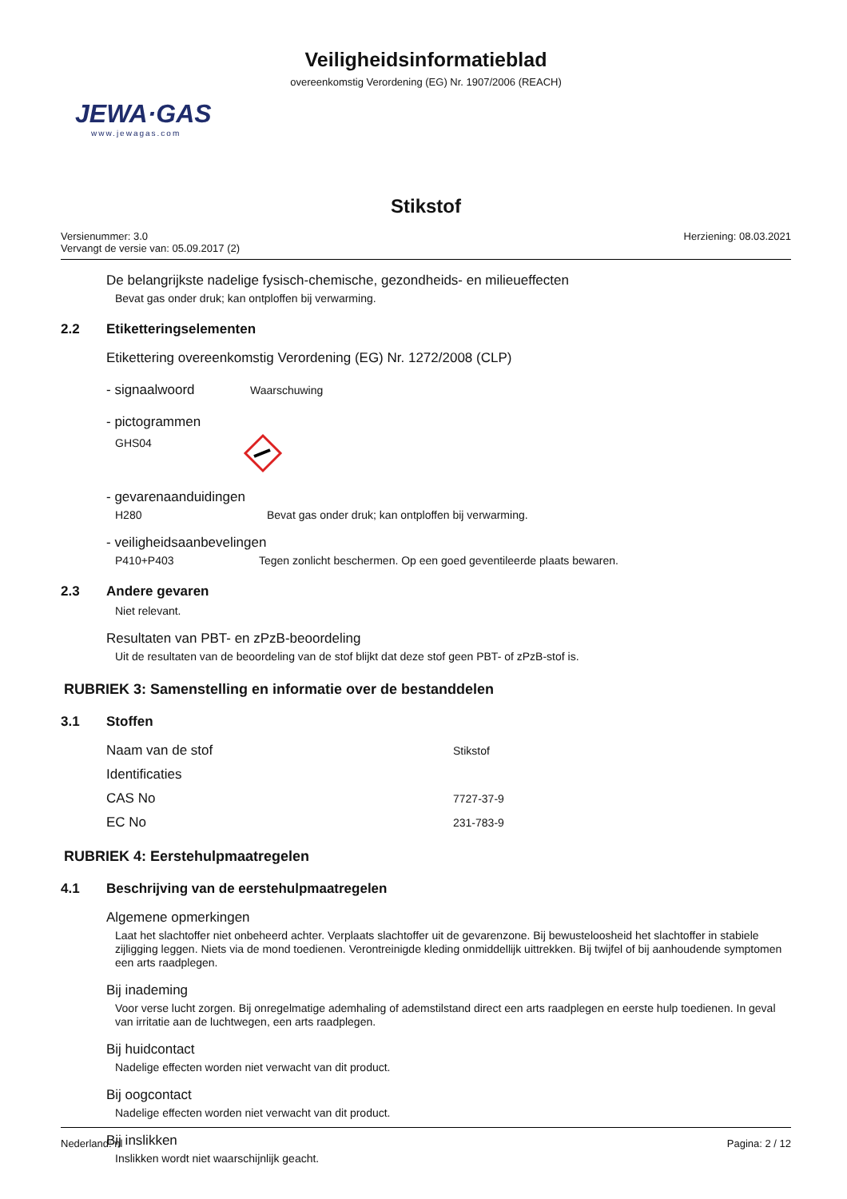Veiligheidsinformatieblad
overeenkomstig Verordening (EG) Nr. 1907/2006 (REACH)
JEWA·GAS
www.jewagas.com
Stikstof
Versienummer: 3.0
Vervangt de versie van: 05.09.2017 (2)
Herziening: 08.03.2021
De belangrijkste nadelige fysisch-chemische, gezondheids- en milieueffecten
Bevat gas onder druk; kan ontploffen bij verwarming.
2.2 Etiketteringselementen
Etikettering overeenkomstig Verordening (EG) Nr. 1272/2008 (CLP)
- signaalwoord
Waarschuwing
- pictogrammen
GHS04
- gevarenaanduidingen
H280
Bevat gas onder druk; kan ontploffen bij verwarming.
- veiligheidsaanbevelingen
P410+P403
Tegen zonlicht beschermen. Op een goed geventileerde plaats bewaren.
2.3 Andere gevaren
Niet relevant.
Resultaten van PBT- en zPzB-beoordeling
Uit de resultaten van de beoordeling van de stof blijkt dat deze stof geen PBT- of zPzB-stof is.
RUBRIEK 3: Samenstelling en informatie over de bestanddelen
3.1 Stoffen
Naam van de stof
Stikstof
Identificaties
CAS No
7727-37-9
EC No
231-783-9
RUBRIEK 4: Eerstehulpmaatregelen
4.1 Beschrijving van de eerstehulpmaatregelen
Algemene opmerkingen
Laat het slachtoffer niet onbeheerd achter. Verplaats slachtoffer uit de gevarenzone. Bij bewusteloosheid het slachtoffer in stabiele zijligging leggen. Niets via de mond toedienen. Verontreinigde kleding onmiddellijk uittrekken. Bij twijfel of bij aanhoudende symptomen een arts raadplegen.
Bij inademing
Voor verse lucht zorgen. Bij onregelmatige ademhaling of ademstilstand direct een arts raadplegen en eerste hulp toedienen. In geval van irritatie aan de luchtwegen, een arts raadplegen.
Bij huidcontact
Nadelige effecten worden niet verwacht van dit product.
Bij oogcontact
Nadelige effecten worden niet verwacht van dit product.
Bij inslikken
Inslikken wordt niet waarschijnlijk geacht.
Nederland: nl Pagina: 2 / 12